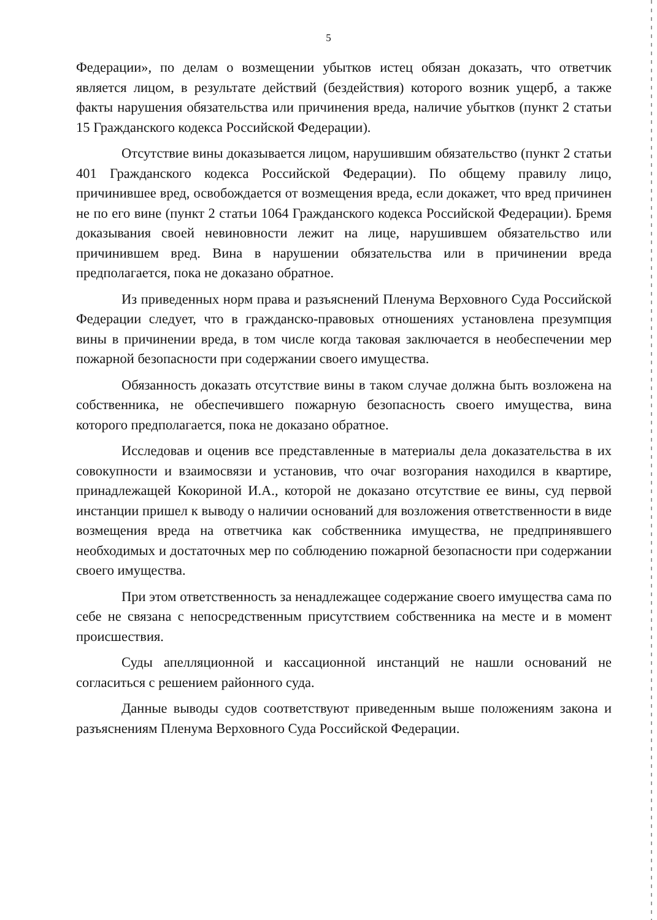5
Федерации», по делам о возмещении убытков истец обязан доказать, что ответчик является лицом, в результате действий (бездействия) которого возник ущерб, а также факты нарушения обязательства или причинения вреда, наличие убытков (пункт 2 статьи 15 Гражданского кодекса Российской Федерации).
Отсутствие вины доказывается лицом, нарушившим обязательство (пункт 2 статьи 401 Гражданского кодекса Российской Федерации). По общему правилу лицо, причинившее вред, освобождается от возмещения вреда, если докажет, что вред причинен не по его вине (пункт 2 статьи 1064 Гражданского кодекса Российской Федерации). Бремя доказывания своей невиновности лежит на лице, нарушившем обязательство или причинившем вред. Вина в нарушении обязательства или в причинении вреда предполагается, пока не доказано обратное.
Из приведенных норм права и разъяснений Пленума Верховного Суда Российской Федерации следует, что в гражданско-правовых отношениях установлена презумпция вины в причинении вреда, в том числе когда таковая заключается в необеспечении мер пожарной безопасности при содержании своего имущества.
Обязанность доказать отсутствие вины в таком случае должна быть возложена на собственника, не обеспечившего пожарную безопасность своего имущества, вина которого предполагается, пока не доказано обратное.
Исследовав и оценив все представленные в материалы дела доказательства в их совокупности и взаимосвязи и установив, что очаг возгорания находился в квартире, принадлежащей Кокориной И.А., которой не доказано отсутствие ее вины, суд первой инстанции пришел к выводу о наличии оснований для возложения ответственности в виде возмещения вреда на ответчика как собственника имущества, не предпринявшего необходимых и достаточных мер по соблюдению пожарной безопасности при содержании своего имущества.
При этом ответственность за ненадлежащее содержание своего имущества сама по себе не связана с непосредственным присутствием собственника на месте и в момент происшествия.
Суды апелляционной и кассационной инстанций не нашли оснований не согласиться с решением районного суда.
Данные выводы судов соответствуют приведенным выше положениям закона и разъяснениям Пленума Верховного Суда Российской Федерации.